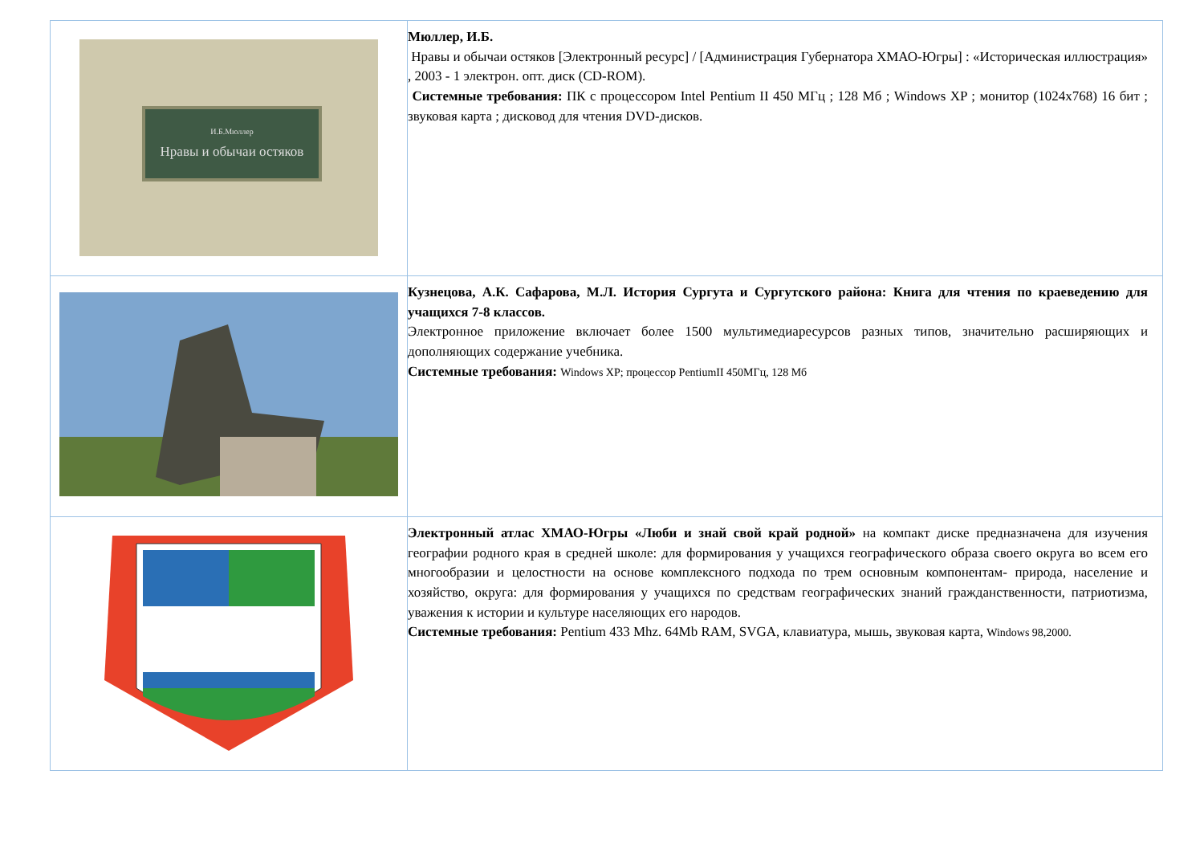| И.Б.Мюллер Нравы и обычаи остяков | Мюллер, И.Б. Нравы и обычаи остяков [Электронный ресурс] / [Администрация Губернатора ХМАО-Югры] : «Историческая иллюстрация» , 2003 - 1 электрон. опт. диск (CD-ROM). Системные требования: ПК с процессором Intel Pentium II 450 МГц ; 128 Мб ; Windows XP ; монитор (1024x768) 16 бит ; звуковая карта ; дисковод для чтения DVD-дисков. |
| | Кузнецова, А.К. Сафарова, М.Л. История Сургута и Сургутского района: Книга для чтения по краеведению для учащихся 7-8 классов. Электронное приложение включает более 1500 мультимедиаресурсов разных типов, значительно расширяющих и дополняющих содержание учебника. Системные требования: Windows XP; процессор PentiumII 450МГц, 128 Мб |
| | Электронный атлас ХМАО-Югры «Люби и знай свой край родной» на компакт диске предназначена для изучения географии родного края в средней школе: для формирования у учащихся географического образа своего округа во всем его многообразии и целостности на основе комплексного подхода по трем основным компонентам- природа, население и хозяйство, округа: для формирования у учащихся по средствам географических знаний гражданственности, патриотизма, уважения к истории и культуре населяющих его народов. Системные требования: Pentium 433 Mhz. 64Mb RAM, SVGA, клавиатура, мышь, звуковая карта, Windows 98,2000. |